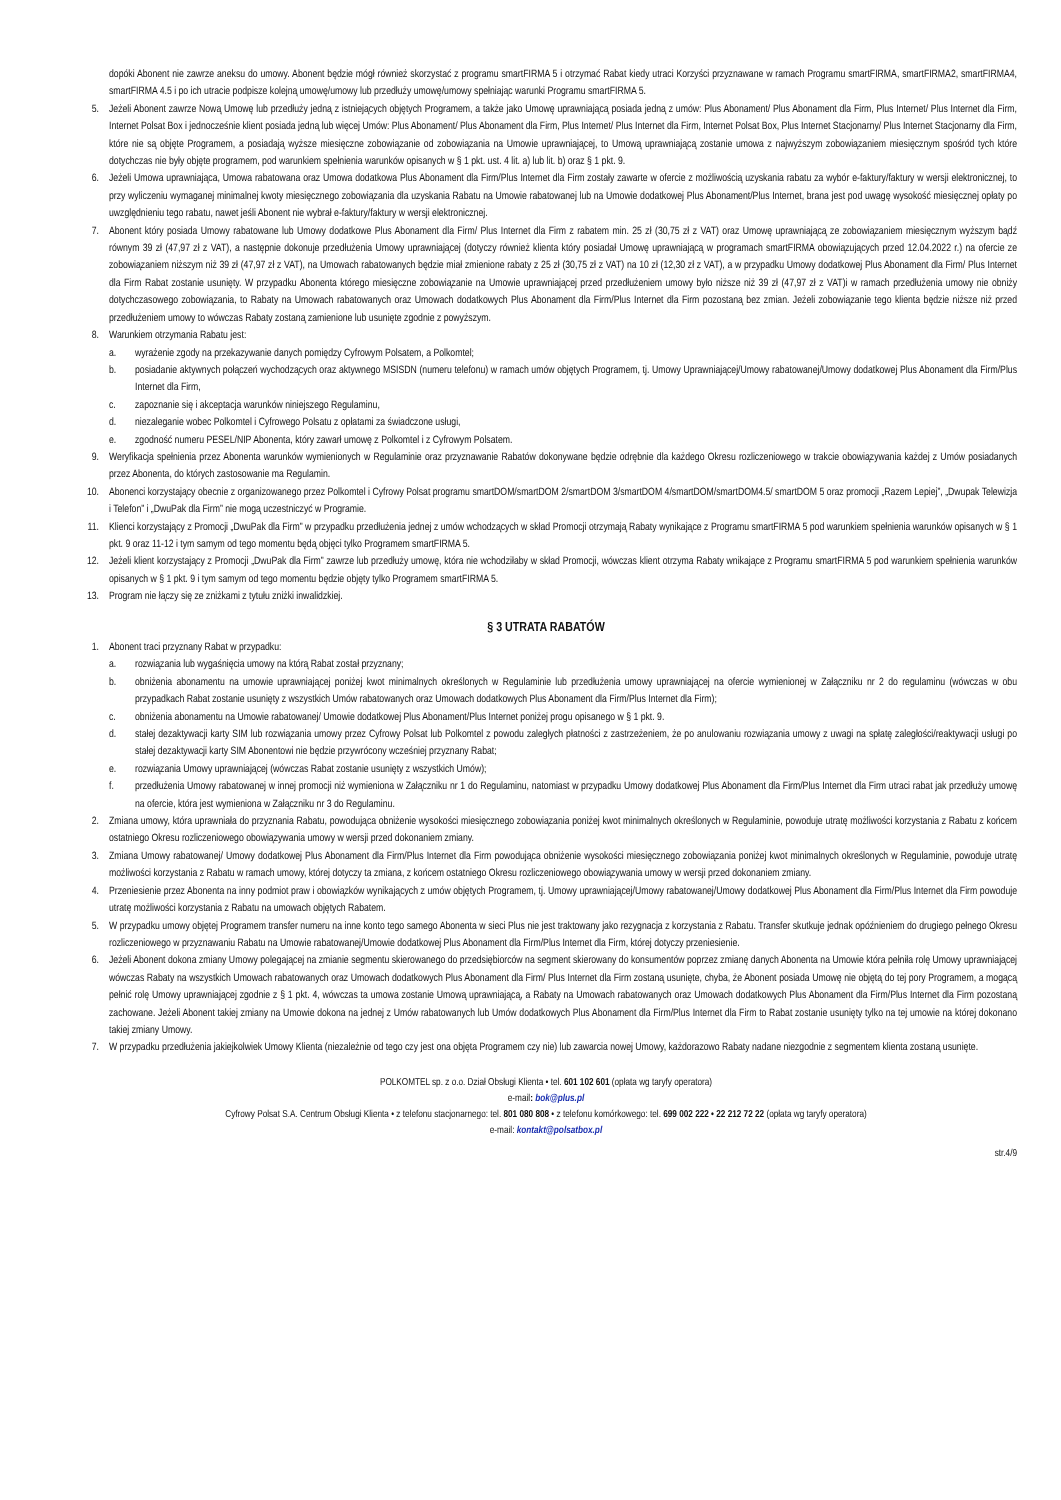dopóki Abonent nie zawrze aneksu do umowy. Abonent będzie mógł również skorzystać z programu smartFIRMA 5 i otrzymać Rabat kiedy utraci Korzyści przyznawane w ramach Programu smartFIRMA, smartFIRMA2, smartFIRMA4, smartFIRMA 4.5 i po ich utracie podpisze kolejną umowę/umowy lub przedłuży umowę/umowy spełniając warunki Programu smartFIRMA 5.
5. Jeżeli Abonent zawrze Nową Umowę lub przedłuży jedną z istniejących objętych Programem, a także jako Umowę uprawniającą posiada jedną z umów: Plus Abonament/ Plus Abonament dla Firm, Plus Internet/ Plus Internet dla Firm, Internet Polsat Box i jednocześnie klient posiada jedną lub więcej Umów: Plus Abonament/ Plus Abonament dla Firm, Plus Internet/ Plus Internet dla Firm, Internet Polsat Box, Plus Internet Stacjonarny/ Plus Internet Stacjonarny dla Firm, które nie są objęte Programem, a posiadają wyższe miesięczne zobowiązanie od zobowiązania na Umowie uprawniającej, to Umową uprawniającą zostanie umowa z najwyższym zobowiązaniem miesięcznym spośród tych które dotychczas nie były objęte programem, pod warunkiem spełnienia warunków opisanych w § 1 pkt. ust. 4 lit. a) lub lit. b) oraz § 1 pkt. 9.
6. Jeżeli Umowa uprawniająca, Umowa rabatowana oraz Umowa dodatkowa Plus Abonament dla Firm/Plus Internet dla Firm zostały zawarte w ofercie z możliwością uzyskania rabatu za wybór e-faktury/faktury w wersji elektronicznej, to przy wyliczeniu wymaganej minimalnej kwoty miesięcznego zobowiązania dla uzyskania Rabatu na Umowie rabatowanej lub na Umowie dodatkowej Plus Abonament/Plus Internet, brana jest pod uwagę wysokość miesięcznej opłaty po uwzględnieniu tego rabatu, nawet jeśli Abonent nie wybrał e-faktury/faktury w wersji elektronicznej.
7. Abonent który posiada Umowy rabatowane lub Umowy dodatkowe Plus Abonament dla Firm/ Plus Internet dla Firm z rabatem min. 25 zł (30,75 zł z VAT) oraz Umowę uprawniającą ze zobowiązaniem miesięcznym wyższym bądź równym 39 zł (47,97 zł z VAT), a następnie dokonuje przedłużenia Umowy uprawniającej (dotyczy również klienta który posiadał Umowę uprawniającą w programach smartFIRMA obowiązujących przed 12.04.2022 r.) na ofercie ze zobowiązaniem niższym niż 39 zł (47,97 zł z VAT), na Umowach rabatowanych będzie miał zmienione rabaty z 25 zł (30,75 zł z VAT) na 10 zł (12,30 zł z VAT), a w przypadku Umowy dodatkowej Plus Abonament dla Firm/ Plus Internet dla Firm Rabat zostanie usunięty. W przypadku Abonenta którego miesięczne zobowiązanie na Umowie uprawniającej przed przedłużeniem umowy było niższe niż 39 zł (47,97 zł z VAT)i w ramach przedłużenia umowy nie obniży dotychczasowego zobowiązania, to Rabaty na Umowach rabatowanych oraz Umowach dodatkowych Plus Abonament dla Firm/Plus Internet dla Firm pozostaną bez zmian. Jeżeli zobowiązanie tego klienta będzie niższe niż przed przedłużeniem umowy to wówczas Rabaty zostaną zamienione lub usunięte zgodnie z powyższym.
8. Warunkiem otrzymania Rabatu jest:
a. wyrażenie zgody na przekazywanie danych pomiędzy Cyfrowym Polsatem, a Polkomtel;
b. posiadanie aktywnych połączeń wychodzących oraz aktywnego MSISDN (numeru telefonu) w ramach umów objętych Programem, tj. Umowy Uprawniającej/Umowy rabatowanej/Umowy dodatkowej Plus Abonament dla Firm/Plus Internet dla Firm,
c. zapoznanie się i akceptacja warunków niniejszego Regulaminu,
d. niezaleganie wobec Polkomtel i Cyfrowego Polsatu z opłatami za świadczone usługi,
e. zgodność numeru PESEL/NIP Abonenta, który zawarł umowę z Polkomtel i z Cyfrowym Polsatem.
9. Weryfikacja spełnienia przez Abonenta warunków wymienionych w Regulaminie oraz przyznawanie Rabatów dokonywane będzie odrębnie dla każdego Okresu rozliczeniowego w trakcie obowiązywania każdej z Umów posiadanych przez Abonenta, do których zastosowanie ma Regulamin.
10. Abonenci korzystający obecnie z organizowanego przez Polkomtel i Cyfrowy Polsat programu smartDOM/smartDOM 2/smartDOM 3/smartDOM 4/smartDOM/smartDOM4.5/ smartDOM 5 oraz promocji „Razem Lepiej”, „Dwupak Telewizja i Telefon” i „DwuPak dla Firm” nie mogą uczestniczyć w Programie.
11. Klienci korzystający z Promocji „DwuPak dla Firm” w przypadku przedłużenia jednej z umów wchodzących w skład Promocji otrzymają Rabaty wynikające z Programu smartFIRMA 5 pod warunkiem spełnienia warunków opisanych w § 1 pkt. 9 oraz 11-12 i tym samym od tego momentu będą objęci tylko Programem smartFIRMA 5.
12. Jeżeli klient korzystający z Promocji „DwuPak dla Firm” zawrze lub przedłuży umowę, która nie wchodziłaby w skład Promocji, wówczas klient otrzyma Rabaty wnikające z Programu smartFIRMA 5 pod warunkiem spełnienia warunków opisanych w § 1 pkt. 9 i tym samym od tego momentu będzie objęty tylko Programem smartFIRMA 5.
13. Program nie łączy się ze zniżkami z tytułu zniżki inwalidzkiej.
§ 3 UTRATA RABATÓW
1. Abonent traci przyznany Rabat w przypadku:
a. rozwiązania lub wygaśnięcia umowy na którą Rabat został przyznany;
b. obniżenia abonamentu na umowie uprawniającej poniżej kwot minimalnych określonych w Regulaminie lub przedłużenia umowy uprawniającej na ofercie wymienionej w Załączniku nr 2 do regulaminu (wówczas w obu przypadkach Rabat zostanie usunięty z wszystkich Umów rabatowanych oraz Umowach dodatkowych Plus Abonament dla Firm/Plus Internet dla Firm);
c. obniżenia abonamentu na Umowie rabatowanej/ Umowie dodatkowej Plus Abonament/Plus Internet poniżej progu opisanego w § 1 pkt. 9.
d. stałej dezaktywacji karty SIM lub rozwiązania umowy przez Cyfrowy Polsat lub Polkomtel z powodu zaległych płatności z zastrzeżeniem, że po anulowaniu rozwiązania umowy z uwagi na spłatę zaległości/reaktywacji usługi po stałej dezaktywacji karty SIM Abonentowi nie będzie przywrócony wcześniej przyznany Rabat;
e. rozwiązania Umowy uprawniającej (wówczas Rabat zostanie usunięty z wszystkich Umów);
f. przedłużenia Umowy rabatowanej w innej promocji niż wymieniona w Załączniku nr 1 do Regulaminu, natomiast w przypadku Umowy dodatkowej Plus Abonament dla Firm/Plus Internet dla Firm utraci rabat jak przedłuży umowę na ofercie, która jest wymieniona w Załączniku nr 3 do Regulaminu.
2. Zmiana umowy, która uprawniała do przyznania Rabatu, powodująca obniżenie wysokości miesięcznego zobowiązania poniżej kwot minimalnych określonych w Regulaminie, powoduje utratę możliwości korzystania z Rabatu z końcem ostatniego Okresu rozliczeniowego obowiązywania umowy w wersji przed dokonaniem zmiany.
3. Zmiana Umowy rabatowanej/ Umowy dodatkowej Plus Abonament dla Firm/Plus Internet dla Firm powodująca obniżenie wysokości miesięcznego zobowiązania poniżej kwot minimalnych określonych w Regulaminie, powoduje utratę możliwości korzystania z Rabatu w ramach umowy, której dotyczy ta zmiana, z końcem ostatniego Okresu rozliczeniowego obowiązywania umowy w wersji przed dokonaniem zmiany.
4. Przeniesienie przez Abonenta na inny podmiot praw i obowiązków wynikających z umów objętych Programem, tj. Umowy uprawniającej/Umowy rabatowanej/Umowy dodatkowej Plus Abonament dla Firm/Plus Internet dla Firm powoduje utratę możliwości korzystania z Rabatu na umowach objętych Rabatem.
5. W przypadku umowy objętej Programem transfer numeru na inne konto tego samego Abonenta w sieci Plus nie jest traktowany jako rezygnacja z korzystania z Rabatu. Transfer skutkuje jednak opóźnieniem do drugiego pełnego Okresu rozliczeniowego w przyznawaniu Rabatu na Umowie rabatowanej/Umowie dodatkowej Plus Abonament dla Firm/Plus Internet dla Firm, której dotyczy przeniesienie.
6. Jeżeli Abonent dokona zmiany Umowy polegającej na zmianie segmentu skierowanego do przedsiębiorców na segment skierowany do konsumentów poprzez zmianę danych Abonenta na Umowie która pełniła rolę Umowy uprawniającej wówczas Rabaty na wszystkich Umowach rabatowanych oraz Umowach dodatkowych Plus Abonament dla Firm/ Plus Internet dla Firm zostaną usunięte, chyba, że Abonent posiada Umowę nie objętą do tej pory Programem, a mogącą pełnić rolę Umowy uprawniającej zgodnie z § 1 pkt. 4, wówczas ta umowa zostanie Umową uprawniającą, a Rabaty na Umowach rabatowanych oraz Umowach dodatkowych Plus Abonament dla Firm/Plus Internet dla Firm pozostaną zachowane. Jeżeli Abonent takiej zmiany na Umowie dokona na jednej z Umów rabatowanych lub Umów dodatkowych Plus Abonament dla Firm/Plus Internet dla Firm to Rabat zostanie usunięty tylko na tej umowie na której dokonano takiej zmiany Umowy.
7. W przypadku przedłużenia jakiejkolwiek Umowy Klienta (niezależnie od tego czy jest ona objęta Programem czy nie) lub zawarcia nowej Umowy, każdorazowo Rabaty nadane niezgodnie z segmentem klienta zostaną usunięte.
POLKOMTEL sp. z o.o. Dział Obsługi Klienta • tel. 601 102 601 (opłata wg taryfy operatora)
e-mail: bok@plus.pl
Cyfrowy Polsat S.A. Centrum Obsługi Klienta • z telefonu stacjonarnego: tel. 801 080 808 • z telefonu komórkowego: tel. 699 002 222 • 22 212 72 22 (opłata wg taryfy operatora)
e-mail: kontakt@polsatbox.pl
str.4/9